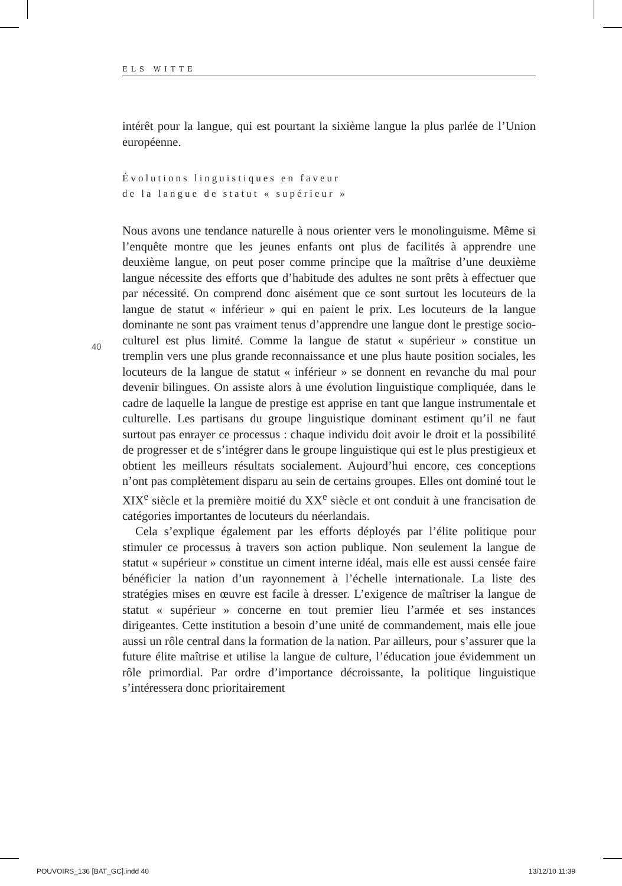ELS WITTE
40
intérêt pour la langue, qui est pourtant la sixième langue la plus parlée de l’Union européenne.
Évolutions linguistiques en faveur
de la langue de statut « supérieur »
Nous avons une tendance naturelle à nous orienter vers le monolinguisme. Même si l’enquête montre que les jeunes enfants ont plus de facilités à apprendre une deuxième langue, on peut poser comme principe que la maîtrise d’une deuxième langue nécessite des efforts que d’habitude des adultes ne sont prêts à effectuer que par nécessité. On comprend donc aisément que ce sont surtout les locuteurs de la langue de statut « inférieur » qui en paient le prix. Les locuteurs de la langue dominante ne sont pas vraiment tenus d’apprendre une langue dont le prestige socio-culturel est plus limité. Comme la langue de statut « supérieur » constitue un tremplin vers une plus grande reconnaissance et une plus haute position sociales, les locuteurs de la langue de statut « inférieur » se donnent en revanche du mal pour devenir bilingues. On assiste alors à une évolution linguistique compliquée, dans le cadre de laquelle la langue de prestige est apprise en tant que langue instrumentale et culturelle. Les partisans du groupe linguistique dominant estiment qu’il ne faut surtout pas enrayer ce processus : chaque individu doit avoir le droit et la possibilité de progresser et de s’intégrer dans le groupe linguistique qui est le plus prestigieux et obtient les meilleurs résultats socialement. Aujourd’hui encore, ces conceptions n’ont pas complètement disparu au sein de certains groupes. Elles ont dominé tout le XIX<sup>e</sup> siècle et la première moitié du XX<sup>e</sup> siècle et ont conduit à une francisation de catégories importantes de locuteurs du néerlandais.
Cela s’explique également par les efforts déployés par l’élite politique pour stimuler ce processus à travers son action publique. Non seulement la langue de statut « supérieur » constitue un ciment interne idéal, mais elle est aussi censée faire bénéficier la nation d’un rayonnement à l’échelle internationale. La liste des stratégies mises en œuvre est facile à dresser. L’exigence de maîtriser la langue de statut « supérieur » concerne en tout premier lieu l’armée et ses instances dirigeantes. Cette institution a besoin d’une unité de commandement, mais elle joue aussi un rôle central dans la formation de la nation. Par ailleurs, pour s’assurer que la future élite maîtrise et utilise la langue de culture, l’éducation joue évidemment un rôle primordial. Par ordre d’importance décroissante, la politique linguistique s’intéressera donc prioritairement
POUVOIRS_136 [BAT_GC].indd 40 13/12/10 11:39